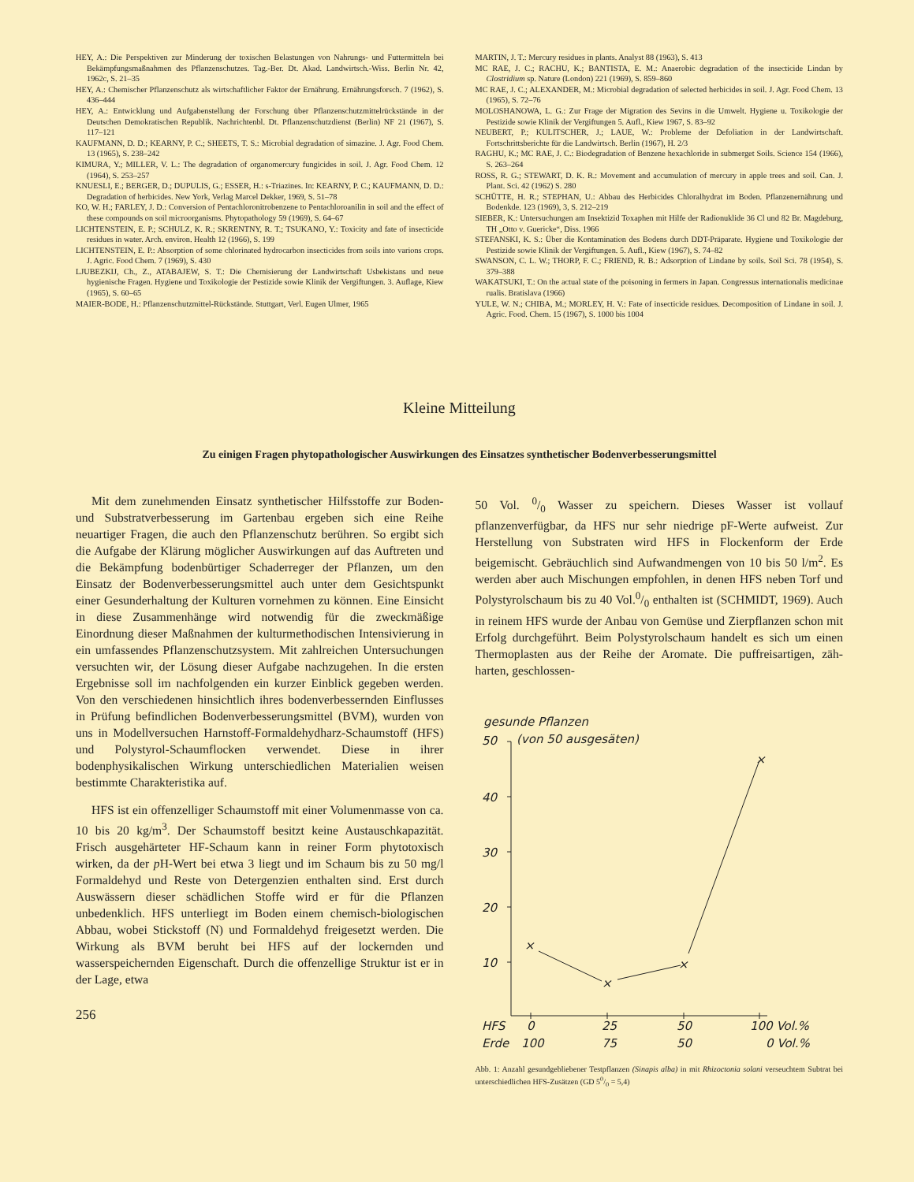HEY, A.: Die Perspektiven zur Minderung der toxischen Belastungen von Nahrungs- und Futtermitteln bei Bekämpfungsmaßnahmen des Pflanzenschutzes. Tag.-Ber. Dt. Akad. Landwirtsch.-Wiss. Berlin Nr. 42, 1962c, S. 21–35
HEY, A.: Chemischer Pflanzenschutz als wirtschaftlicher Faktor der Ernährung. Ernährungsforsch. 7 (1962), S. 436–444
HEY, A.: Entwicklung und Aufgabenstellung der Forschung über Pflanzenschutzmittelrückstände in der Deutschen Demokratischen Republik. Nachrichtenbl. Dt. Pflanzenschutzdienst (Berlin) NF 21 (1967), S. 117–121
KAUFMANN, D. D.; KEARNY, P. C.; SHEETS, T. S.: Microbial degradation of simazine. J. Agr. Food Chem. 13 (1965), S. 238–242
KIMURA, Y.; MILLER, V. L.: The degradation of organomercury fungicides in soil. J. Agr. Food Chem. 12 (1964), S. 253–257
KNUESLI, E.; BERGER, D.; DUPULIS, G.; ESSER, H.: s-Triazines. In: KEARNY, P. C.; KAUFMANN, D. D.: Degradation of herbicides. New York, Verlag Marcel Dekker, 1969, S. 51–78
KO, W. H.; FARLEY, J. D.: Conversion of Pentachloronitrobenzene to Pentachloroanilin in soil and the effect of these compounds on soil microorganisms. Phytopathology 59 (1969), S. 64–67
LICHTENSTEIN, E. P.; SCHULZ, K. R.; SKRENTNY, R. T.; TSUKANO, Y.: Toxicity and fate of insecticide residues in water. Arch. environ. Health 12 (1966), S. 199
LICHTENSTEIN, E. P.: Absorption of some chlorinated hydrocarbon insecticides from soils into varions crops. J. Agric. Food Chem. 7 (1969), S. 430
LJUBEZKIJ, Ch., Z., ATABAJEW, S. T.: Die Chemisierung der Landwirtschaft Usbekistans und neue hygienische Fragen. Hygiene und Toxikologie der Pestizide sowie Klinik der Vergiftungen. 3. Auflage, Kiew (1965), S. 60–65
MAIER-BODE, H.: Pflanzenschutzmittel-Rückstände. Stuttgart, Verl. Eugen Ulmer, 1965
MARTIN, J. T.: Mercury residues in plants. Analyst 88 (1963), S. 413
MC RAE, J. C.; RACHU, K.; BANTISTA, E. M.: Anaerobic degradation of the insecticide Lindan by Clostridium sp. Nature (London) 221 (1969), S. 859–860
MC RAE, J. C.; ALEXANDER, M.: Microbial degradation of selected herbicides in soil. J. Agr. Food Chem. 13 (1965), S. 72–76
MOLOSHANOWA, L. G.: Zur Frage der Migration des Sevins in die Umwelt. Hygiene u. Toxikologie der Pestizide sowie Klinik der Vergiftungen 5. Aufl., Kiew 1967, S. 83–92
NEUBERT, P.; KULITSCHER, J.; LAUE, W.: Probleme der Defoliation in der Landwirtschaft. Fortschrittsberichte für die Landwirtsch. Berlin (1967), H. 2/3
RAGHU, K.; MC RAE, J. C.: Biodegradation of Benzene hexachloride in submerget Soils. Science 154 (1966), S. 263–264
ROSS, R. G.; STEWART, D. K. R.: Movement and accumulation of mercury in apple trees and soil. Can. J. Plant. Sci. 42 (1962) S. 280
SCHÜTTE, H. R.; STEPHAN, U.: Abbau des Herbicides Chloralhydrat im Boden. Pflanzenernährung und Bodenkde. 123 (1969), 3, S. 212–219
SIEBER, K.: Untersuchungen am Insektizid Toxaphen mit Hilfe der Radionuklide 36 Cl und 82 Br. Magdeburg, TH „Otto v. Guericke“, Diss. 1966
STEFANSKI, K. S.: Über die Kontamination des Bodens durch DDT-Präparate. Hygiene und Toxikologie der Pestizide sowie Klinik der Vergiftungen. 5. Aufl., Kiew (1967), S. 74–82
SWANSON, C. L. W.; THORP, F. C.; FRIEND, R. B.: Adsorption of Lindane by soils. Soil Sci. 78 (1954), S. 379–388
WAKATSUKI, T.: On the actual state of the poisoning in fermers in Japan. Congressus internationalis medicinae rualis. Bratislava (1966)
YULE, W. N.; CHIBA, M.; MORLEY, H. V.: Fate of insecticide residues. Decomposition of Lindane in soil. J. Agric. Food. Chem. 15 (1967), S. 1000 bis 1004
Kleine Mitteilung
Zu einigen Fragen phytopathologischer Auswirkungen des Einsatzes synthetischer Bodenverbesserungsmittel
Mit dem zunehmenden Einsatz synthetischer Hilfsstoffe zur Boden- und Substratverbesserung im Gartenbau ergeben sich eine Reihe neuartiger Fragen, die auch den Pflanzenschutz berühren. So ergibt sich die Aufgabe der Klärung möglicher Auswirkungen auf das Auftreten und die Bekämpfung bodenbürtiger Schaderreger der Pflanzen, um den Einsatz der Bodenverbesserungsmittel auch unter dem Gesichtspunkt einer Gesunderhaltung der Kulturen vornehmen zu können. Eine Einsicht in diese Zusammenhänge wird notwendig für die zweckmäßige Einordnung dieser Maßnahmen der kulturmethodischen Intensivierung in ein umfassendes Pflanzenschutzsystem. Mit zahlreichen Untersuchungen versuchten wir, der Lösung dieser Aufgabe nachzugehen. In die ersten Ergebnisse soll im nachfolgenden ein kurzer Einblick gegeben werden. Von den verschiedenen hinsichtlich ihres bodenverbessernden Einflusses in Prüfung befindlichen Bodenverbesserungsmittel (BVM), wurden von uns in Modellversuchen Harnstoff-Formaldehydharz-Schaumstoff (HFS) und Polystyrol-Schaumflocken verwendet. Diese in ihrer bodenphysikalischen Wirkung unterschiedlichen Materialien weisen bestimmte Charakteristika auf.
HFS ist ein offenzelliger Schaumstoff mit einer Volumenmasse von ca. 10 bis 20 kg/m<sup>3</sup>. Der Schaumstoff besitzt keine Austauschkapazität. Frisch ausgehärteter HF-Schaum kann in reiner Form phytotoxisch wirken, da der p H-Wert bei etwa 3 liegt und im Schaum bis zu 50 mg/l Formaldehyd und Reste von Detergenzien enthalten sind. Erst durch Auswässern dieser schädlichen Stoffe wird er für die Pflanzen unbedenklich. HFS unterliegt im Boden einem chemisch-biologischen Abbau, wobei Stickstoff (N) und Formaldehyd freigesetzt werden. Die Wirkung als BVM beruht bei HFS auf der lockernden und wasserspeichernden Eigenschaft. Durch die offenzellige Struktur ist er in der Lage, etwa
256
50 Vol. 0/0 Wasser zu speichern. Dieses Wasser ist vollauf pflanzenverfügbar, da HFS nur sehr niedrige pF-Werte aufweist. Zur Herstellung von Substraten wird HFS in Flockenform der Erde beigemischt. Gebräuchlich sind Aufwandmengen von 10 bis 50 l/m<sup>2</sup>. Es werden aber auch Mischungen empfohlen, in denen HFS neben Torf und Polystyrolschaum bis zu 40 Vol.0/0 enthalten ist (SCHMIDT, 1969). Auch in reinem HFS wurde der Anbau von Gemüse und Zierpflanzen schon mit Erfolg durchgeführt. Beim Polystyrolschaum handelt es sich um einen Thermoplasten aus der Reihe der Aromate. Die puffreisartigen, zäh-harten, geschlossen-
gesunde Pflanzen
50
(von 50 ausgesäten)
40
30
20
10
HFS
Erde
0
100
25
75
50
50
100 Vol.%
0 Vol.%
×
×
×
×
Abb. 1: Anzahl gesundgebliebener Testpflanzen (Sinapis alba) in mit Rhizoctonia solani verseuchtem Subtrat bei unterschiedlichen HFS-Zusätzen (GD 50/0 = 5,4)